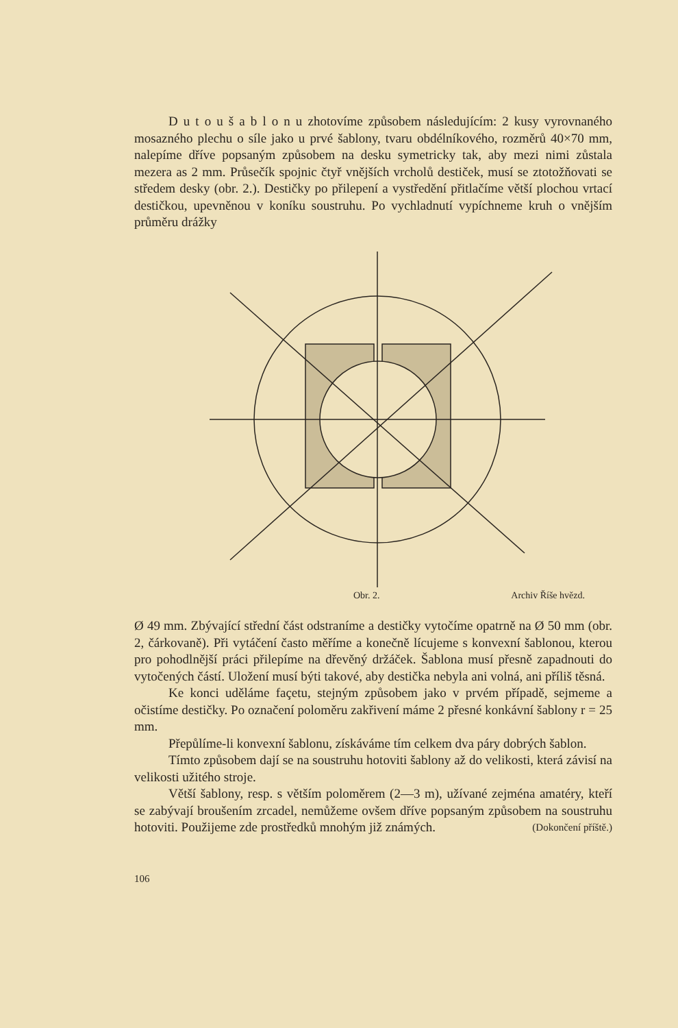D u t o u š a b l o n u zhotovíme způsobem následujícím: 2 kusy vyrovnaného mosazného plechu o síle jako u prvé šablony, tvaru obdélníkového, rozměrů 40×70 mm, nalepíme dříve popsaným způsobem na desku symetricky tak, aby mezi nimi zůstala mezera as 2 mm. Průsečík spojnic čtyř vnějších vrcholů destiček, musí se ztotožňovati se středem desky (obr. 2.). Destičky po přilepení a vystředění přitlačíme větší plochou vrtací destičkou, upevněnou v koníku soustruhu. Po vychladnutí vypíchneme kruh o vnějším průměru drážky
Obr. 2. Archiv Říše hvězd.
Ø 49 mm. Zbývající střední část odstraníme a destičky vytočíme opatrně na Ø 50 mm (obr. 2, čárkovaně). Při vytáčení často měříme a konečně lícujeme s konvexní šablonou, kterou pro pohodlnější práci přilepíme na dřevěný držáček. Šablona musí přesně zapadnouti do vytočených částí. Uložení musí býti takové, aby destička nebyla ani volná, ani příliš těsná.
Ke konci uděláme façetu, stejným způsobem jako v prvém případě, sejmeme a očistíme destičky. Po označení poloměru zakřivení máme 2 přesné konkávní šablony r = 25 mm.
Přepůlíme-li konvexní šablonu, získáváme tím celkem dva páry dobrých šablon.
Tímto způsobem dají se na soustruhu hotoviti šablony až do velikosti, která závisí na velikosti užitého stroje.
Větší šablony, resp. s větším poloměrem (2—3 m), užívané zejména amatéry, kteří se zabývají broušením zrcadel, nemůžeme ovšem dříve popsaným způsobem na soustruhu hotoviti. Použijeme zde prostředků mnohým již známých. (Dokončení příště.)
106